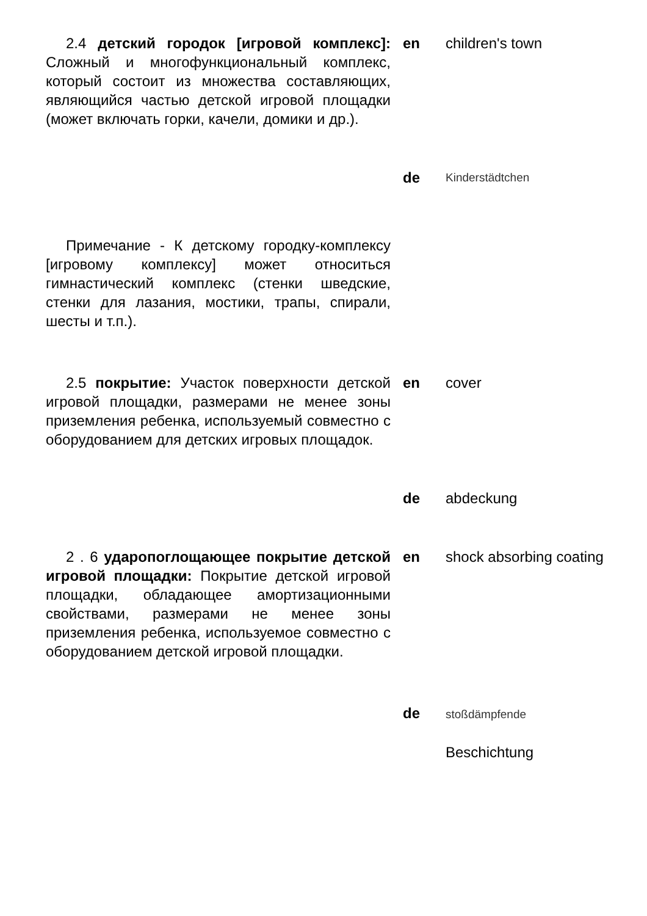2.4 детский городок [игровой комплекс]: Сложный и многофункциональный комплекс, который состоит из множества составляющих, являющийся частью детской игровой площадки (может включать горки, качели, домики и др.).
en children's town
de
Kinderstädtchen
Примечание - К детскому городку-комплексу [игровому комплексу] может относиться гимнастический комплекс (стенки шведские, стенки для лазания, мостики, трапы, спирали, шесты и т.п.).
2.5 покрытие: Участок поверхности детской игровой площадки, размерами не менее зоны приземления ребенка, используемый совместно с оборудованием для детских игровых площадок.
en cover
de abdeckung
2 . 6 ударопоглощающее покрытие детской игровой площадки: Покрытие детской игровой площадки, обладающее амортизационными свойствами, размерами не менее зоны приземления ребенка, используемое совместно с оборудованием детской игровой площадки.
en shock absorbing coating
de
stoßdämpfende
Beschichtung